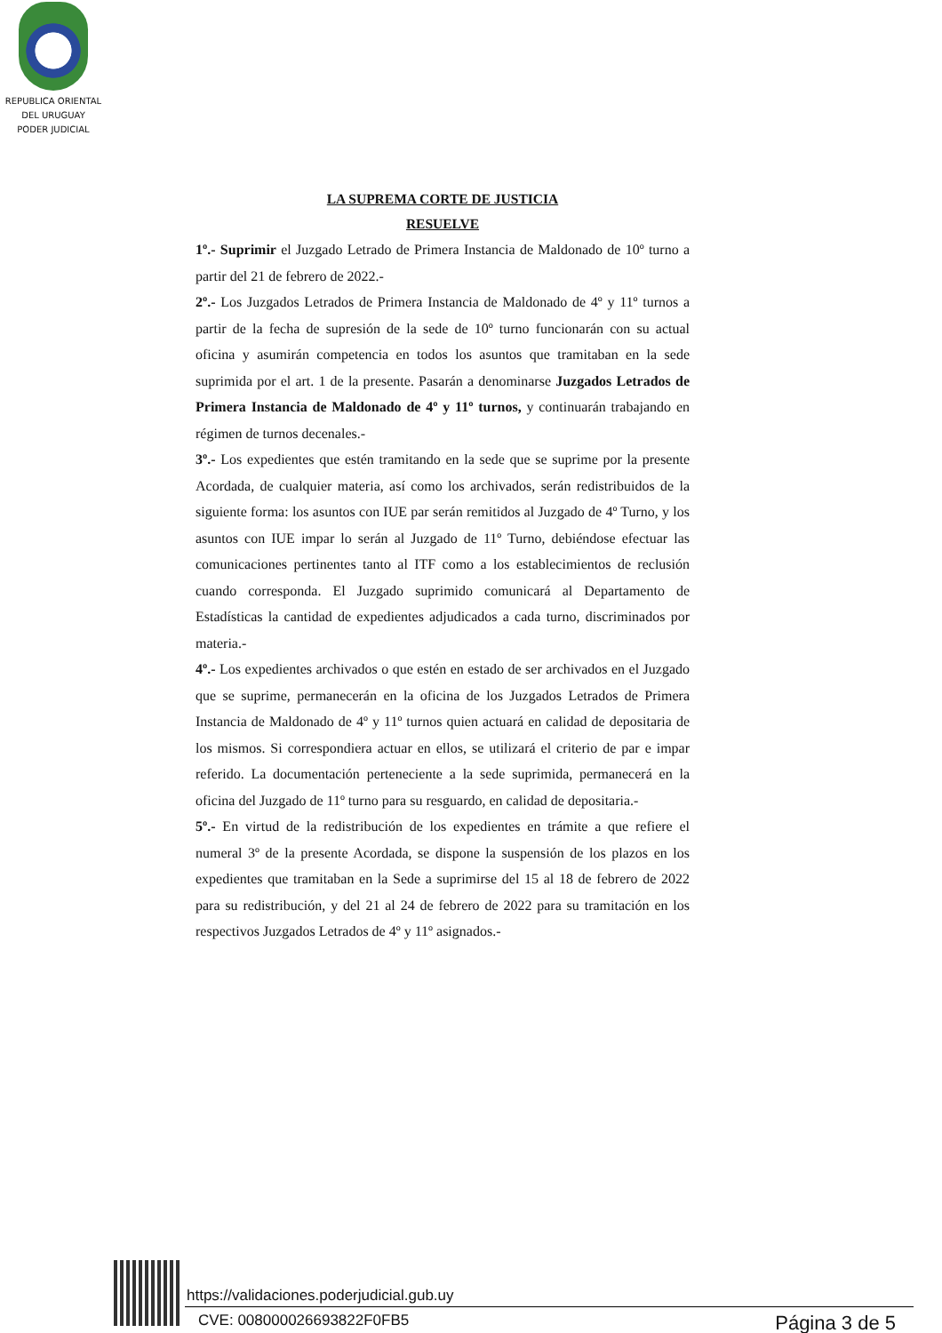REPUBLICA ORIENTAL
DEL URUGUAY
PODER JUDICIAL
LA SUPREMA CORTE DE JUSTICIA
RESUELVE
1º.- Suprimir el Juzgado Letrado de Primera Instancia de Maldonado de 10º turno a partir del 21 de febrero de 2022.-
2º.- Los Juzgados Letrados de Primera Instancia de Maldonado de 4º y 11º turnos a partir de la fecha de supresión de la sede de 10º turno funcionarán con su actual oficina y asumirán competencia en todos los asuntos que tramitaban en la sede suprimida por el art. 1 de la presente. Pasarán a denominarse Juzgados Letrados de Primera Instancia de Maldonado de 4º y 11º turnos, y continuarán trabajando en régimen de turnos decenales.-
3º.- Los expedientes que estén tramitando en la sede que se suprime por la presente Acordada, de cualquier materia, así como los archivados, serán redistribuidos de la siguiente forma: los asuntos con IUE par serán remitidos al Juzgado de 4º Turno, y los asuntos con IUE impar lo serán al Juzgado de 11º Turno, debiéndose efectuar las comunicaciones pertinentes tanto al ITF como a los establecimientos de reclusión cuando corresponda. El Juzgado suprimido comunicará al Departamento de Estadísticas la cantidad de expedientes adjudicados a cada turno, discriminados por materia.-
4º.- Los expedientes archivados o que estén en estado de ser archivados en el Juzgado que se suprime, permanecerán en la oficina de los Juzgados Letrados de Primera Instancia de Maldonado de 4º y 11º turnos quien actuará en calidad de depositaria de los mismos. Si correspondiera actuar en ellos, se utilizará el criterio de par e impar referido. La documentación perteneciente a la sede suprimida, permanecerá en la oficina del Juzgado de 11º turno para su resguardo, en calidad de depositaria.-
5º.- En virtud de la redistribución de los expedientes en trámite a que refiere el numeral 3º de la presente Acordada, se dispone la suspensión de los plazos en los expedientes que tramitaban en la Sede a suprimirse del 15 al 18 de febrero de 2022 para su redistribución, y del 21 al 24 de febrero de 2022 para su tramitación en los respectivos Juzgados Letrados de 4º y 11º asignados.-
https://validaciones.poderjudicial.gub.uy
CVE: 008000026693822F0FB5 Página 3 de 5